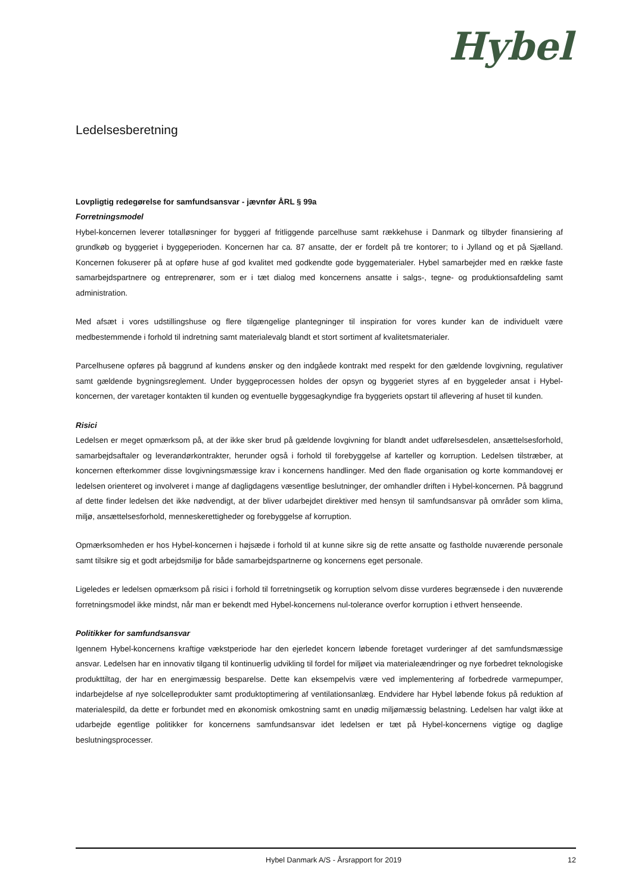Hybel
Ledelsesberetning
Lovpligtig redegørelse for samfundsansvar - jævnfør ÅRL § 99a
Forretningsmodel
Hybel-koncernen leverer totalløsninger for byggeri af fritliggende parcelhuse samt rækkehuse i Danmark og tilbyder finansiering af grundkøb og byggeriet i byggeperioden. Koncernen har ca. 87 ansatte, der er fordelt på tre kontorer; to i Jylland og et på Sjælland. Koncernen fokuserer på at opføre huse af god kvalitet med godkendte gode byggematerialer. Hybel samarbejder med en række faste samarbejdspartnere og entreprenører, som er i tæt dialog med koncernens ansatte i salgs-, tegne- og produktionsafdeling samt administration.
Med afsæt i vores udstillingshuse og flere tilgængelige plantegninger til inspiration for vores kunder kan de individuelt være medbestemmende i forhold til indretning samt materialevalg blandt et stort sortiment af kvalitetsmaterialer.
Parcelhusene opføres på baggrund af kundens ønsker og den indgåede kontrakt med respekt for den gældende lovgivning, regulativer samt gældende bygningsreglement. Under byggeprocessen holdes der opsyn og byggeriet styres af en byggeleder ansat i Hybel-koncernen, der varetager kontakten til kunden og eventuelle byggesagkyndige fra byggeriets opstart til aflevering af huset til kunden.
Risici
Ledelsen er meget opmærksom på, at der ikke sker brud på gældende lovgivning for blandt andet udførelsesdelen, ansættelsesforhold, samarbejdsaftaler og leverandørkontrakter, herunder også i forhold til forebyggelse af karteller og korruption. Ledelsen tilstræber, at koncernen efterkommer disse lovgivningsmæssige krav i koncernens handlinger. Med den flade organisation og korte kommandovej er ledelsen orienteret og involveret i mange af dagligdagens væsentlige beslutninger, der omhandler driften i Hybel-koncernen. På baggrund af dette finder ledelsen det ikke nødvendigt, at der bliver udarbejdet direktiver med hensyn til samfundsansvar på områder som klima, miljø, ansættelsesforhold, menneskerettigheder og forebyggelse af korruption.
Opmærksomheden er hos Hybel-koncernen i højsæde i forhold til at kunne sikre sig de rette ansatte og fastholde nuværende personale samt tilsikre sig et godt arbejdsmiljø for både samarbejdspartnerne og koncernens eget personale.
Ligeledes er ledelsen opmærksom på risici i forhold til forretningsetik og korruption selvom disse vurderes begrænsede i den nuværende forretningsmodel ikke mindst, når man er bekendt med Hybel-koncernens nul-tolerance overfor korruption i ethvert henseende.
Politikker for samfundsansvar
Igennem Hybel-koncernens kraftige vækstperiode har den ejerledet koncern løbende foretaget vurderinger af det samfundsmæssige ansvar. Ledelsen har en innovativ tilgang til kontinuerlig udvikling til fordel for miljøet via materialeændringer og nye forbedret teknologiske produkttiltag, der har en energimæssig besparelse. Dette kan eksempelvis være ved implementering af forbedrede varmepumper, indarbejdelse af nye solcelleprodukter samt produktoptimering af ventilationsanlæg. Endvidere har Hybel løbende fokus på reduktion af materialespild, da dette er forbundet med en økonomisk omkostning samt en unødig miljømæssig belastning. Ledelsen har valgt ikke at udarbejde egentlige politikker for koncernens samfundsansvar idet ledelsen er tæt på Hybel-koncernens vigtige og daglige beslutningsprocesser.
Hybel Danmark A/S - Årsrapport for 2019 12